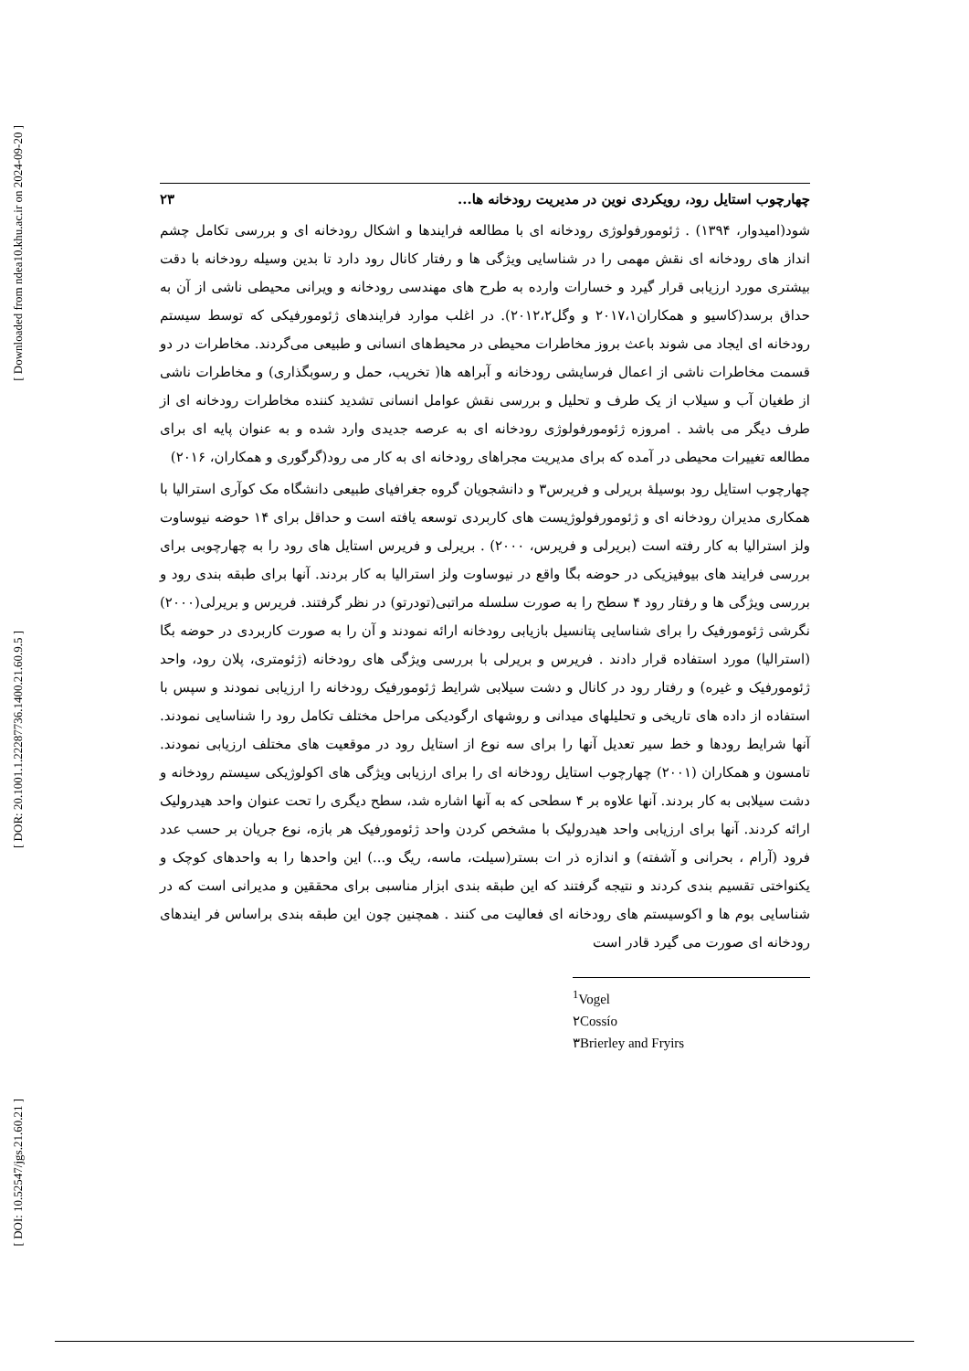[ Downloaded from ndea10.khu.ac.ir on 2024-09-20 ]
[ DOR: 20.1001.1.22287736.1400.21.60.9.5 ]
[ DOI: 10.52547/jgs.21.60.21 ]
چهارچوب استایل رود، رویکردی نوین در مدیریت رودخانه ها... ۲۳
شود(امیدوار، ۱۳۹۴) . ژئومورفولوژی رودخانه ای با مطالعه فرایندها و اشکال رودخانه ای و بررسی تکامل چشم انداز های رودخانه ای نقش مهمی را در شناسایی ویژگی ها و رفتار کانال رود دارد تا بدین وسیله رودخانه با دقت بیشتری مورد ارزیابی قرار گیرد و خسارات وارده به طرح های مهندسی رودخانه و ویرانی محیطی ناشی از آن به حداق برسد(کاسیو و همکاران۲۰۱۷،۱ و وگل۲۰۱۲،۲). در اغلب موارد فرایندهای ژئومورفیکی که توسط سیستم رودخانه ای ایجاد می شوند باعث بروز مخاطرات محیطی در محیط‌های انسانی و طبیعی می‌گردند. مخاطرات در دو قسمت مخاطرات ناشی از اعمال فرسایشی رودخانه و آبراهه ها( تخریب، حمل و رسوبگذاری) و مخاطرات ناشی از طغیان آب و سیلاب از یک طرف و تحلیل و بررسی نقش عوامل انسانی تشدید کننده مخاطرات رودخانه ای از طرف دیگر می باشد . امروزه ژئومورفولوژی رودخانه ای به عرصه جدیدی وارد شده و به عنوان پایه ای برای مطالعه تغییرات محیطی در آمده که برای مدیریت مجراهای رودخانه ای به کار می رود(گرگوری و همکاران، ۲۰۱۶)
چهارچوب استایل رود بوسیلهٔ بریرلی و فریرس۳ و دانشجویان گروه جغرافیای طبیعی دانشگاه مک کوآری استرالیا با همکاری مدیران رودخانه ای و ژئومورفولوژیست های کاربردی توسعه یافته است و حداقل برای ۱۴ حوضه نیوساوت ولز استرالیا به کار رفته است (بریرلی و فریرس، ۲۰۰۰) . بریرلی و فریرس استایل های رود را به چهارچوبی برای بررسی فرایند های بیوفیزیکی در حوضه بگا واقع در نیوساوت ولز استرالیا به کار بردند. آنها برای طبقه بندی رود و بررسی ویژگی ها و رفتار رود ۴ سطح را به صورت سلسله مراتبی(تودرتو) در نظر گرفتند. فریرس و بریرلی(۲۰۰۰) نگرشی ژئومورفیک را برای شناسایی پتانسیل بازیابی رودخانه ارائه نمودند و آن را به صورت کاربردی در حوضه بگا (استرالیا) مورد استفاده قرار دادند . فریرس و بریرلی با بررسی ویژگی های رودخانه (ژئومتری، پلان رود، واحد ژئومورفیک و غیره) و رفتار رود در کانال و دشت سیلابی شرایط ژئومورفیک رودخانه را ارزیابی نمودند و سپس با استفاده از داده های تاریخی و تحلیلهای میدانی و روشهای ارگودیکی مراحل مختلف تکامل رود را شناسایی نمودند. آنها شرایط رودها و خط سیر تعدیل آنها را برای سه نوع از استایل رود در موقعیت های مختلف ارزیابی نمودند. تامسون و همکاران (۲۰۰۱) چهارچوب استایل رودخانه ای را برای ارزیابی ویژگی های اکولوژیکی سیستم رودخانه و دشت سیلابی به کار بردند. آنها علاوه بر ۴ سطحی که به آنها اشاره شد، سطح دیگری را تحت عنوان واحد هیدرولیک ارائه کردند. آنها برای ارزیابی واحد هیدرولیک با مشخص کردن واحد ژئومورفیک هر بازه، نوع جریان بر حسب عدد فرود (آرام ، بحرانی و آشفته) و اندازه ذر ات بستر(سیلت، ماسه، ریگ و...) این واحدها را به واحدهای کوچک و یکنواختی تقسیم بندی کردند و نتیجه گرفتند که این طبقه بندی ابزار مناسبی برای محققین و مدیرانی است که در شناسایی بوم ها و اکوسیستم های رودخانه ای فعالیت می کنند . همچنین چون این طبقه بندی براساس فر ایندهای رودخانه ای صورت می گیرد قادر است
<sup>1</sup> Vogel
۲Cossío
۳Brierley and Fryirs